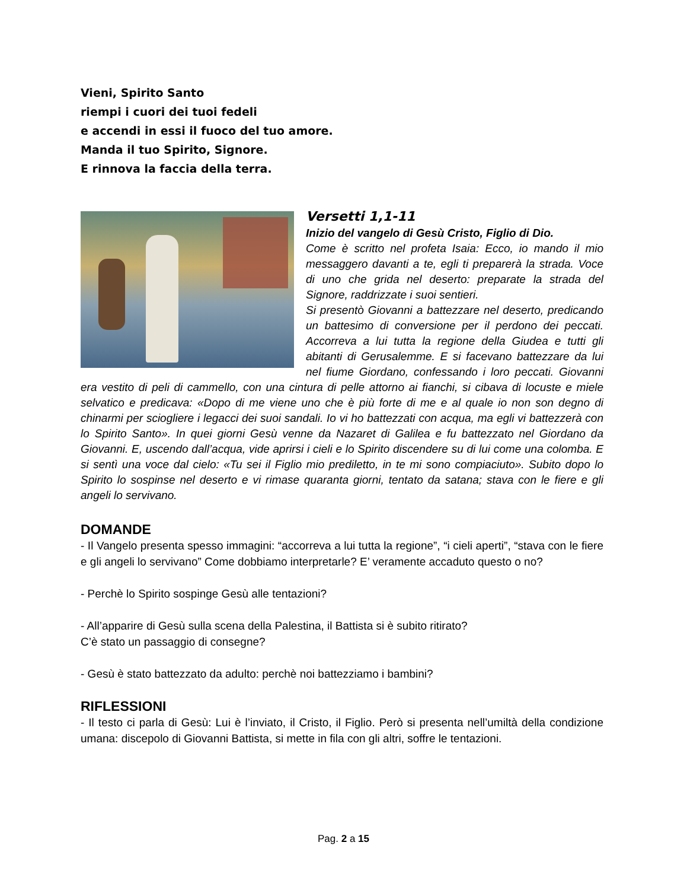Vieni, Spirito Santo
riempi i cuori dei tuoi fedeli
e accendi in essi il fuoco del tuo amore.
Manda il tuo Spirito, Signore.
E rinnova la faccia della terra.
Versetti 1,1-11
Inizio del vangelo di Gesù Cristo, Figlio di Dio.
Come è scritto nel profeta Isaia: Ecco, io mando il mio messaggero davanti a te, egli ti preparerà la strada. Voce di uno che grida nel deserto: preparate la strada del Signore, raddrizzate i suoi sentieri.
Si presentò Giovanni a battezzare nel deserto, predicando un battesimo di conversione per il perdono dei peccati. Accorreva a lui tutta la regione della Giudea e tutti gli abitanti di Gerusalemme. E si facevano battezzare da lui nel fiume Giordano, confessando i loro peccati. Giovanni era vestito di peli di cammello, con una cintura di pelle attorno ai fianchi, si cibava di locuste e miele selvatico e predicava: «Dopo di me viene uno che è più forte di me e al quale io non son degno di chinarmi per sciogliere i legacci dei suoi sandali. Io vi ho battezzati con acqua, ma egli vi battezzerà con lo Spirito Santo». In quei giorni Gesù venne da Nazaret di Galilea e fu battezzato nel Giordano da Giovanni. E, uscendo dall’acqua, vide aprirsi i cieli e lo Spirito discendere su di lui come una colomba. E si sentì una voce dal cielo: «Tu sei il Figlio mio prediletto, in te mi sono compiaciuto». Subito dopo lo Spirito lo sospinse nel deserto e vi rimase quaranta giorni, tentato da satana; stava con le fiere e gli angeli lo servivano.
DOMANDE
- Il Vangelo presenta spesso immagini: “accorreva a lui tutta la regione”, “i cieli aperti”, “stava con le fiere e gli angeli lo servivano” Come dobbiamo interpretarle? E’ veramente accaduto questo o no?
- Perchè lo Spirito sospinge Gesù alle tentazioni?
- All’apparire di Gesù sulla scena della Palestina, il Battista si è subito ritirato?
C’è stato un passaggio di consegne?
- Gesù è stato battezzato da adulto: perchè noi battezziamo i bambini?
RIFLESSIONI
- Il testo ci parla di Gesù: Lui è l’inviato, il Cristo, il Figlio. Però si presenta nell’umiltà della condizione umana: discepolo di Giovanni Battista, si mette in fila con gli altri, soffre le tentazioni.
Pag. 2 a 15